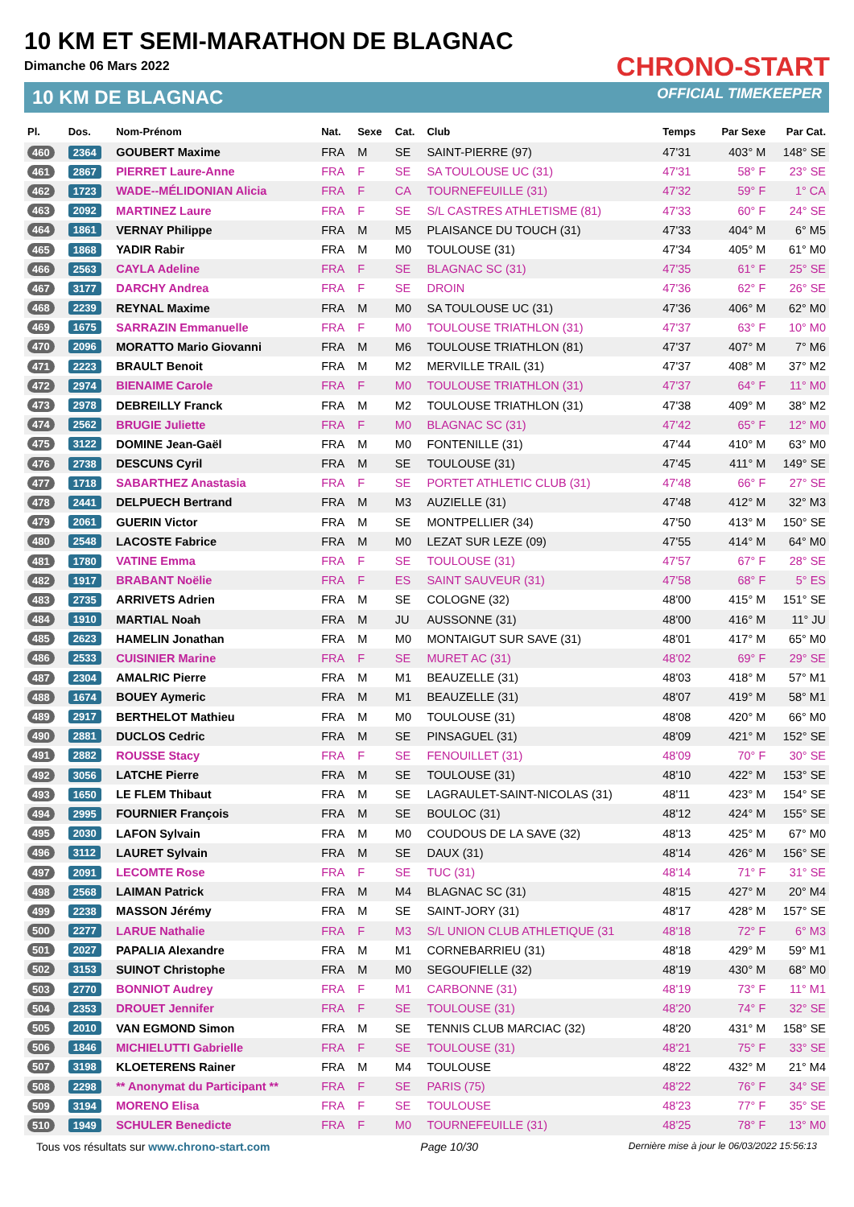10 KM ET SEMI-MARATHON DE BLAGNAC
Dimanche 06 Mars 2022
10 KM DE BLAGNAC
CHRONO-START
OFFICIAL TIMEKEEPER
| Pl. | Dos. | Nom-Prénom | Nat. | Sexe | Cat. | Club | Temps | Par Sexe | Par Cat. |
| --- | --- | --- | --- | --- | --- | --- | --- | --- | --- |
| 460 | 2364 | GOUBERT Maxime | FRA | M | SE | SAINT-PIERRE (97) | 47'31 | 403° M | 148° SE |
| 461 | 2867 | PIERRET Laure-Anne | FRA | F | SE | SA TOULOUSE UC (31) | 47'31 | 58° F | 23° SE |
| 462 | 1723 | WADE--MÉLIDONIAN Alicia | FRA | F | CA | TOURNEFEUILLE (31) | 47'32 | 59° F | 1° CA |
| 463 | 2092 | MARTINEZ Laure | FRA | F | SE | S/L CASTRES ATHLETISME (81) | 47'33 | 60° F | 24° SE |
| 464 | 1861 | VERNAY Philippe | FRA | M | M5 | PLAISANCE DU TOUCH (31) | 47'33 | 404° M | 6° M5 |
| 465 | 1868 | YADIR Rabir | FRA | M | M0 | TOULOUSE (31) | 47'34 | 405° M | 61° M0 |
| 466 | 2563 | CAYLA Adeline | FRA | F | SE | BLAGNAC SC (31) | 47'35 | 61° F | 25° SE |
| 467 | 3177 | DARCHY Andrea | FRA | F | SE | DROIN | 47'36 | 62° F | 26° SE |
| 468 | 2239 | REYNAL Maxime | FRA | M | M0 | SA TOULOUSE UC (31) | 47'36 | 406° M | 62° M0 |
| 469 | 1675 | SARRAZIN Emmanuelle | FRA | F | M0 | TOULOUSE TRIATHLON (31) | 47'37 | 63° F | 10° M0 |
| 470 | 2096 | MORATTO Mario Giovanni | FRA | M | M6 | TOULOUSE TRIATHLON (81) | 47'37 | 407° M | 7° M6 |
| 471 | 2223 | BRAULT Benoit | FRA | M | M2 | MERVILLE TRAIL (31) | 47'37 | 408° M | 37° M2 |
| 472 | 2974 | BIENAIME Carole | FRA | F | M0 | TOULOUSE TRIATHLON (31) | 47'37 | 64° F | 11° M0 |
| 473 | 2978 | DEBREILLY Franck | FRA | M | M2 | TOULOUSE TRIATHLON (31) | 47'38 | 409° M | 38° M2 |
| 474 | 2562 | BRUGIE Juliette | FRA | F | M0 | BLAGNAC SC (31) | 47'42 | 65° F | 12° M0 |
| 475 | 3122 | DOMINE Jean-Gaël | FRA | M | M0 | FONTENILLE (31) | 47'44 | 410° M | 63° M0 |
| 476 | 2738 | DESCUNS Cyril | FRA | M | SE | TOULOUSE (31) | 47'45 | 411° M | 149° SE |
| 477 | 1718 | SABARTHEZ Anastasia | FRA | F | SE | PORTET ATHLETIC CLUB (31) | 47'48 | 66° F | 27° SE |
| 478 | 2441 | DELPUECH Bertrand | FRA | M | M3 | AUZIELLE (31) | 47'48 | 412° M | 32° M3 |
| 479 | 2061 | GUERIN Victor | FRA | M | SE | MONTPELLIER (34) | 47'50 | 413° M | 150° SE |
| 480 | 2548 | LACOSTE Fabrice | FRA | M | M0 | LEZAT SUR LEZE (09) | 47'55 | 414° M | 64° M0 |
| 481 | 1780 | VATINE Emma | FRA | F | SE | TOULOUSE (31) | 47'57 | 67° F | 28° SE |
| 482 | 1917 | BRABANT Noëlie | FRA | F | ES | SAINT SAUVEUR (31) | 47'58 | 68° F | 5° ES |
| 483 | 2735 | ARRIVETS Adrien | FRA | M | SE | COLOGNE (32) | 48'00 | 415° M | 151° SE |
| 484 | 1910 | MARTIAL Noah | FRA | M | JU | AUSSONNE (31) | 48'00 | 416° M | 11° JU |
| 485 | 2623 | HAMELIN Jonathan | FRA | M | M0 | MONTAIGUT SUR SAVE (31) | 48'01 | 417° M | 65° M0 |
| 486 | 2533 | CUISINIER Marine | FRA | F | SE | MURET AC (31) | 48'02 | 69° F | 29° SE |
| 487 | 2304 | AMALRIC Pierre | FRA | M | M1 | BEAUZELLE (31) | 48'03 | 418° M | 57° M1 |
| 488 | 1674 | BOUEY Aymeric | FRA | M | M1 | BEAUZELLE (31) | 48'07 | 419° M | 58° M1 |
| 489 | 2917 | BERTHELOT Mathieu | FRA | M | M0 | TOULOUSE (31) | 48'08 | 420° M | 66° M0 |
| 490 | 2881 | DUCLOS Cedric | FRA | M | SE | PINSAGUEL (31) | 48'09 | 421° M | 152° SE |
| 491 | 2882 | ROUSSE Stacy | FRA | F | SE | FENOUILLET (31) | 48'09 | 70° F | 30° SE |
| 492 | 3056 | LATCHE Pierre | FRA | M | SE | TOULOUSE (31) | 48'10 | 422° M | 153° SE |
| 493 | 1650 | LE FLEM Thibaut | FRA | M | SE | LAGRAULET-SAINT-NICOLAS (31) | 48'11 | 423° M | 154° SE |
| 494 | 2995 | FOURNIER François | FRA | M | SE | BOULOC (31) | 48'12 | 424° M | 155° SE |
| 495 | 2030 | LAFON Sylvain | FRA | M | M0 | COUDOUS DE LA SAVE (32) | 48'13 | 425° M | 67° M0 |
| 496 | 3112 | LAURET Sylvain | FRA | M | SE | DAUX (31) | 48'14 | 426° M | 156° SE |
| 497 | 2091 | LECOMTE Rose | FRA | F | SE | TUC (31) | 48'14 | 71° F | 31° SE |
| 498 | 2568 | LAIMAN Patrick | FRA | M | M4 | BLAGNAC SC (31) | 48'15 | 427° M | 20° M4 |
| 499 | 2238 | MASSON Jérémy | FRA | M | SE | SAINT-JORY (31) | 48'17 | 428° M | 157° SE |
| 500 | 2277 | LARUE Nathalie | FRA | F | M3 | S/L UNION CLUB ATHLETIQUE (31 | 48'18 | 72° F | 6° M3 |
| 501 | 2027 | PAPALIA Alexandre | FRA | M | M1 | CORNEBARRIEU (31) | 48'18 | 429° M | 59° M1 |
| 502 | 3153 | SUINOT Christophe | FRA | M | M0 | SEGOUFIELLE (32) | 48'19 | 430° M | 68° M0 |
| 503 | 2770 | BONNIOT Audrey | FRA | F | M1 | CARBONNE (31) | 48'19 | 73° F | 11° M1 |
| 504 | 2353 | DROUET Jennifer | FRA | F | SE | TOULOUSE (31) | 48'20 | 74° F | 32° SE |
| 505 | 2010 | VAN EGMOND Simon | FRA | M | SE | TENNIS CLUB MARCIAC (32) | 48'20 | 431° M | 158° SE |
| 506 | 1846 | MICHIELUTTI Gabrielle | FRA | F | SE | TOULOUSE (31) | 48'21 | 75° F | 33° SE |
| 507 | 3198 | KLOETERENS Rainer | FRA | M | M4 | TOULOUSE | 48'22 | 432° M | 21° M4 |
| 508 | 2298 | ** Anonymat du Participant ** | FRA | F | SE | PARIS (75) | 48'22 | 76° F | 34° SE |
| 509 | 3194 | MORENO Elisa | FRA | F | SE | TOULOUSE | 48'23 | 77° F | 35° SE |
| 510 | 1949 | SCHULER Benedicte | FRA | F | M0 | TOURNEFEUILLE (31) | 48'25 | 78° F | 13° M0 |
Tous vos résultats sur www.chrono-start.com Page 10/30 Dernière mise à jour le 06/03/2022 15:56:13